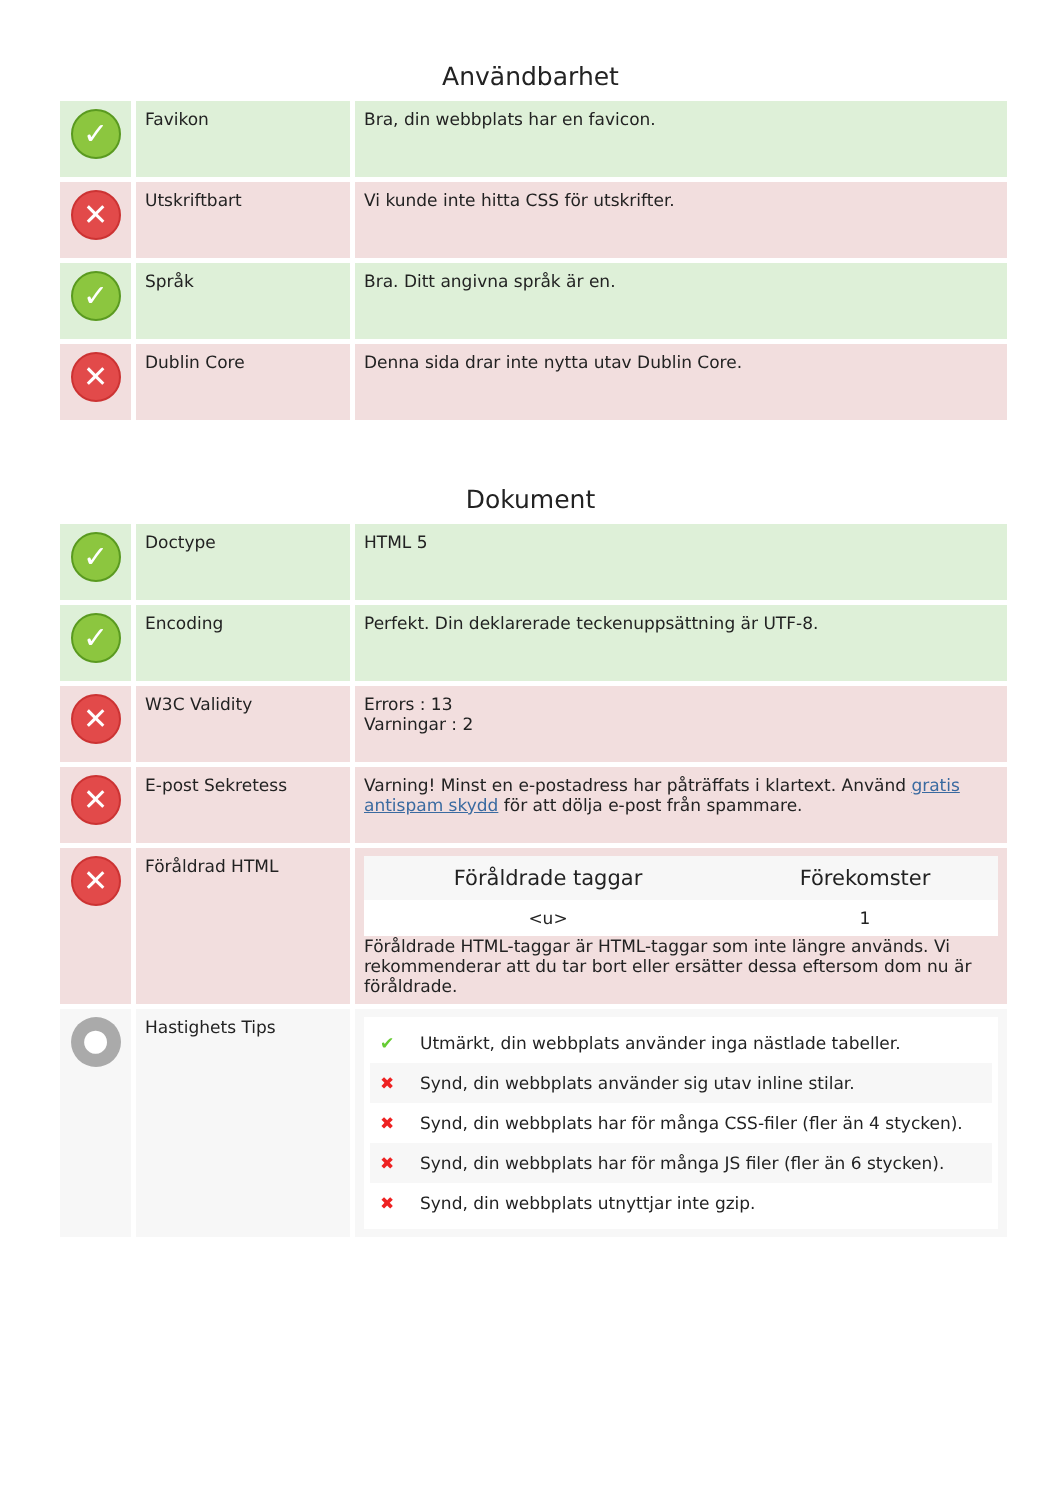Användbarhet
| ✓ | Favikon | Bra, din webbplats har en favicon. |
| ✕ | Utskriftbart | Vi kunde inte hitta CSS för utskrifter. |
| ✓ | Språk | Bra. Ditt angivna språk är en. |
| ✕ | Dublin Core | Denna sida drar inte nytta utav Dublin Core. |
Dokument
| ✓ | Doctype | HTML 5 |
| ✓ | Encoding | Perfekt. Din deklarerade teckenuppsättning är UTF-8. |
| ✕ | W3C Validity | Errors : 13 Varningar : 2 |
| ✕ | E-post Sekretess | Varning! Minst en e-postadress har påträffats i klartext. Använd gratis antispam skydd för att dölja e-post från spammare. |
| ✕ | Föråldrad HTML | / Föråldrade taggar / Förekomster / / --- / --- / / <u> / 1 / Föråldrade HTML-taggar är HTML-taggar som inte längre används. Vi rekommenderar att du tar bort eller ersätter dessa eftersom dom nu är föråldrade. |
| ● | Hastighets Tips | ✔ Utmärkt, din webbplats använder inga nästlade tabeller. ✖ Synd, din webbplats använder sig utav inline stilar. ✖ Synd, din webbplats har för många CSS-filer (fler än 4 stycken). ✖ Synd, din webbplats har för många JS filer (fler än 6 stycken). ✖ Synd, din webbplats utnyttjar inte gzip. |